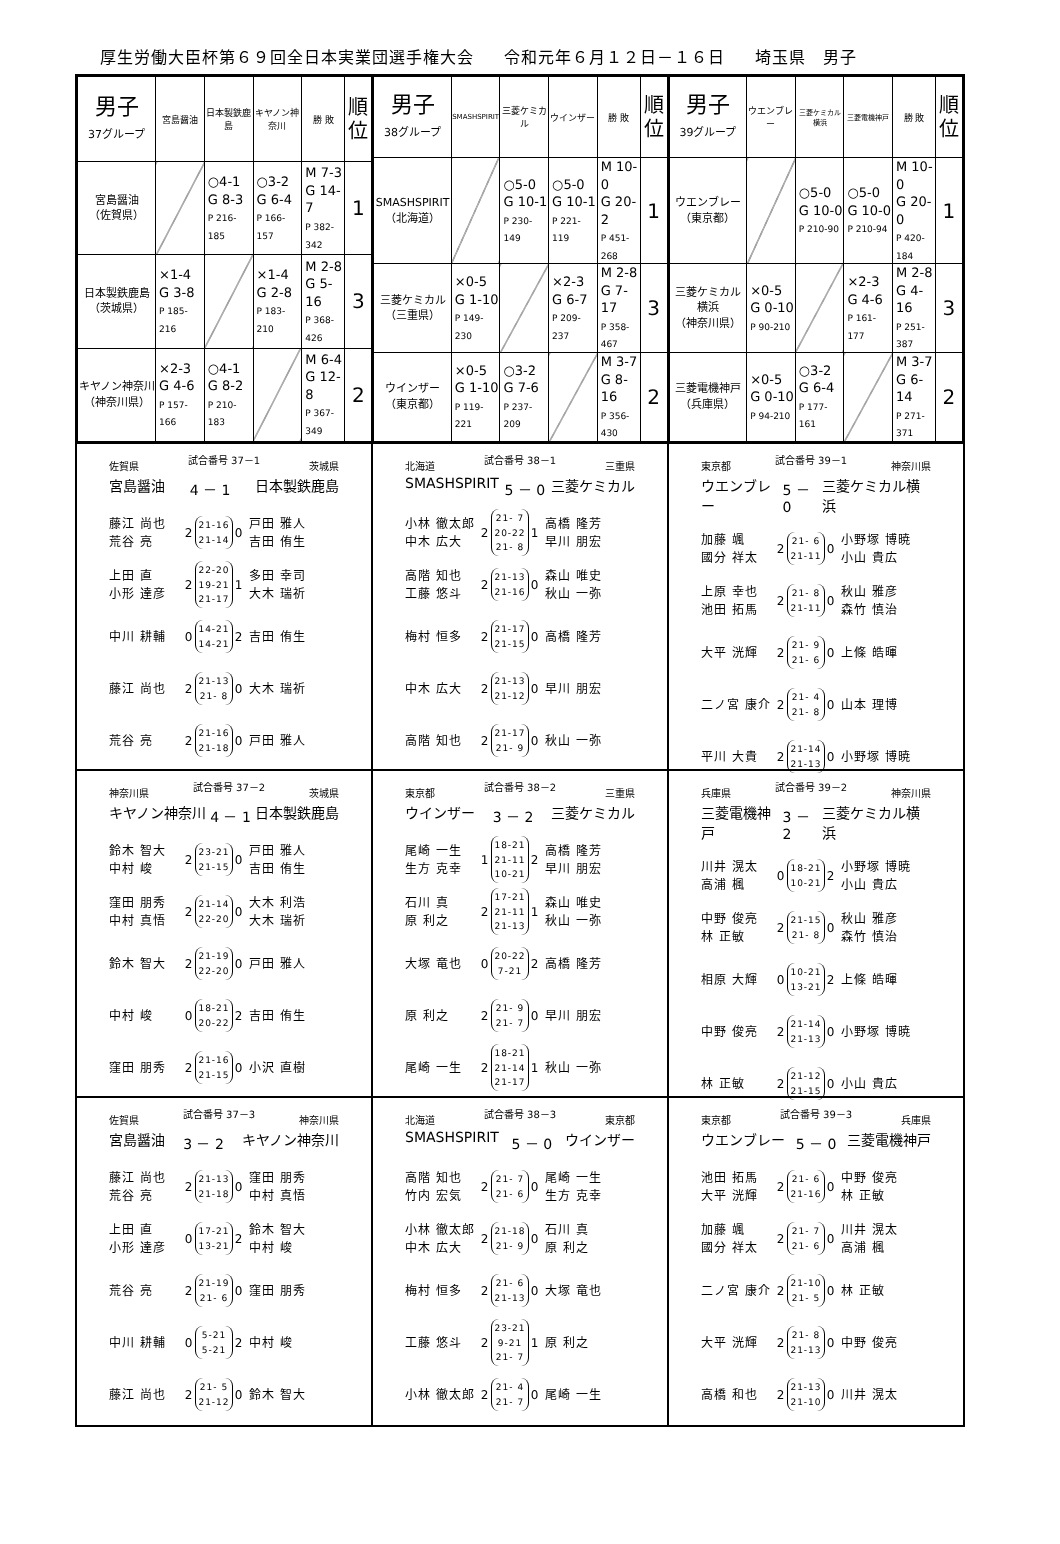厚生労働大臣杯第６９回全日本実業団選手権大会 令和元年６月１２日－１６日 埼玉県　男子
| 男子 37グループ | 宮島醤油 | 日本製鉄鹿島 | キヤノン神奈川 | 勝 敗 | 順 位 |
| --- | --- | --- | --- | --- | --- |
| 宮島醤油 （佐賀県） | | ○4-1 G 8-3 P 216-185 | ○3-2 G 6-4 P 166-157 | M 7-3 G 14-7 P 382-342 | 1 |
| 日本製鉄鹿島 （茨城県） | ×1-4 G 3-8 P 185-216 | | ×1-4 G 2-8 P 183-210 | M 2-8 G 5-16 P 368-426 | 3 |
| キヤノン神奈川 （神奈川県） | ×2-3 G 4-6 P 157-166 | ○4-1 G 8-2 P 210-183 | | M 6-4 G 12-8 P 367-349 | 2 |
| 男子 38グループ | SMASHSPIRIT | 三菱ケミカル | ウインザー | 勝 敗 | 順 位 |
| --- | --- | --- | --- | --- | --- |
| SMASHSPIRIT （北海道） | | ○5-0 G 10-1 P 230-149 | ○5-0 G 10-1 P 221-119 | M 10-0 G 20-2 P 451-268 | 1 |
| 三菱ケミカル （三重県） | ×0-5 G 1-10 P 149-230 | | ×2-3 G 6-7 P 209-237 | M 2-8 G 7-17 P 358-467 | 3 |
| ウインザー （東京都） | ×0-5 G 1-10 P 119-221 | ○3-2 G 7-6 P 237-209 | | M 3-7 G 8-16 P 356-430 | 2 |
| 男子 39グループ | ウエンブレー | 三菱ケミカル横浜 | 三菱電機神戸 | 勝 敗 | 順 位 |
| --- | --- | --- | --- | --- | --- |
| ウエンブレー （東京都） | | ○5-0 G 10-0 P 210-90 | ○5-0 G 10-0 P 210-94 | M 10-0 G 20-0 P 420-184 | 1 |
| 三菱ケミカル横浜 （神奈川県） | ×0-5 G 0-10 P 90-210 | | ×2-3 G 4-6 P 161-177 | M 2-8 G 4-16 P 251-387 | 3 |
| 三菱電機神戸 （兵庫県） | ×0-5 G 0-10 P 94-210 | ○3-2 G 6-4 P 177-161 | | M 3-7 G 6-14 P 271-371 | 2 |
佐賀県 試合番号 37－1 茨城県
宮島醤油 4 － 1 日本製鉄鹿島
藤江 尚也
荒谷 亮
2
21-16
21-14
0
戸田 雅人
吉田 侑生
上田 直
小形 達彦
2
22-20
19-21
21-17
1
多田 幸司
大木 瑞祈
中川 耕輔
0
14-21
14-21
2
吉田 侑生
藤江 尚也
2
21-13
21- 8
0
大木 瑞祈
荒谷 亮
2
21-16
21-18
0
戸田 雅人
北海道 試合番号 38－1 三重県
SMASHSPIRIT 5 － 0 三菱ケミカル
小林 徹太郎
中木 広大
2
21- 7
20-22
21- 8
1
高橋 隆芳
早川 朋宏
高階 知也
工藤 悠斗
2
21-13
21-16
0
森山 唯史
秋山 一弥
梅村 恒多
2
21-17
21-15
0
高橋 隆芳
中木 広大
2
21-13
21-12
0
早川 朋宏
高階 知也
2
21-17
21- 9
0
秋山 一弥
東京都 試合番号 39－1 神奈川県
ウエンブレー 5 － 0 三菱ケミカル横浜
加藤 颯
國分 祥太
2
21- 6
21-11
0
小野塚 博暁
小山 貴広
上原 幸也
池田 拓馬
2
21- 8
21-11
0
秋山 雅彦
森竹 慎治
大平 洸輝
2
21- 9
21- 6
0
上條 皓暉
二ノ宮 康介
2
21- 4
21- 8
0
山本 理博
平川 大貴
2
21-14
21-13
0
小野塚 博暁
神奈川県 試合番号 37－2 茨城県
キヤノン神奈川 4 － 1 日本製鉄鹿島
鈴木 智大
中村 峻
2
23-21
21-15
0
戸田 雅人
吉田 侑生
窪田 朋秀
中村 真悟
2
21-14
22-20
0
大木 利浩
大木 瑞祈
鈴木 智大
2
21-19
22-20
0
戸田 雅人
中村 峻
0
18-21
20-22
2
吉田 侑生
窪田 朋秀
2
21-16
21-15
0
小沢 直樹
東京都 試合番号 38－2 三重県
ウインザー 3 － 2 三菱ケミカル
尾崎 一生
生方 克幸
1
18-21
21-11
10-21
2
高橋 隆芳
早川 朋宏
石川 真
原 利之
2
17-21
21-11
21-13
1
森山 唯史
秋山 一弥
大塚 竜也
0
20-22
7-21
2
高橋 隆芳
原 利之
2
21- 9
21- 7
0
早川 朋宏
尾崎 一生
2
18-21
21-14
21-17
1
秋山 一弥
兵庫県 試合番号 39－2 神奈川県
三菱電機神戸 3 － 2 三菱ケミカル横浜
川井 滉太
高浦 楓
0
18-21
10-21
2
小野塚 博暁
小山 貴広
中野 俊亮
林 正敏
2
21-15
21- 8
0
秋山 雅彦
森竹 慎治
相原 大輝
0
10-21
13-21
2
上條 皓暉
中野 俊亮
2
21-14
21-13
0
小野塚 博暁
林 正敏
2
21-12
21-15
0
小山 貴広
佐賀県 試合番号 37－3 神奈川県
宮島醤油 3 － 2 キヤノン神奈川
藤江 尚也
荒谷 亮
2
21-13
21-18
0
窪田 朋秀
中村 真悟
上田 直
小形 達彦
0
17-21
13-21
2
鈴木 智大
中村 峻
荒谷 亮
2
21-19
21- 6
0
窪田 朋秀
中川 耕輔
0
5-21
5-21
2
中村 峻
藤江 尚也
2
21- 5
21-12
0
鈴木 智大
北海道 試合番号 38－3 東京都
SMASHSPIRIT 5 － 0 ウインザー
高階 知也
竹内 宏気
2
21- 7
21- 6
0
尾崎 一生
生方 克幸
小林 徹太郎
中木 広大
2
21-18
21- 9
0
石川 真
原 利之
梅村 恒多
2
21- 6
21-13
0
大塚 竜也
工藤 悠斗
2
23-21
9-21
21- 7
1
原 利之
小林 徹太郎
2
21- 4
21- 7
0
尾崎 一生
東京都 試合番号 39－3 兵庫県
ウエンブレー 5 － 0 三菱電機神戸
池田 拓馬
大平 洸輝
2
21- 6
21-16
0
中野 俊亮
林 正敏
加藤 颯
國分 祥太
2
21- 7
21- 6
0
川井 滉太
高浦 楓
二ノ宮 康介
2
21-10
21- 5
0
林 正敏
大平 洸輝
2
21- 8
21-13
0
中野 俊亮
高橋 和也
2
21-13
21-10
0
川井 滉太